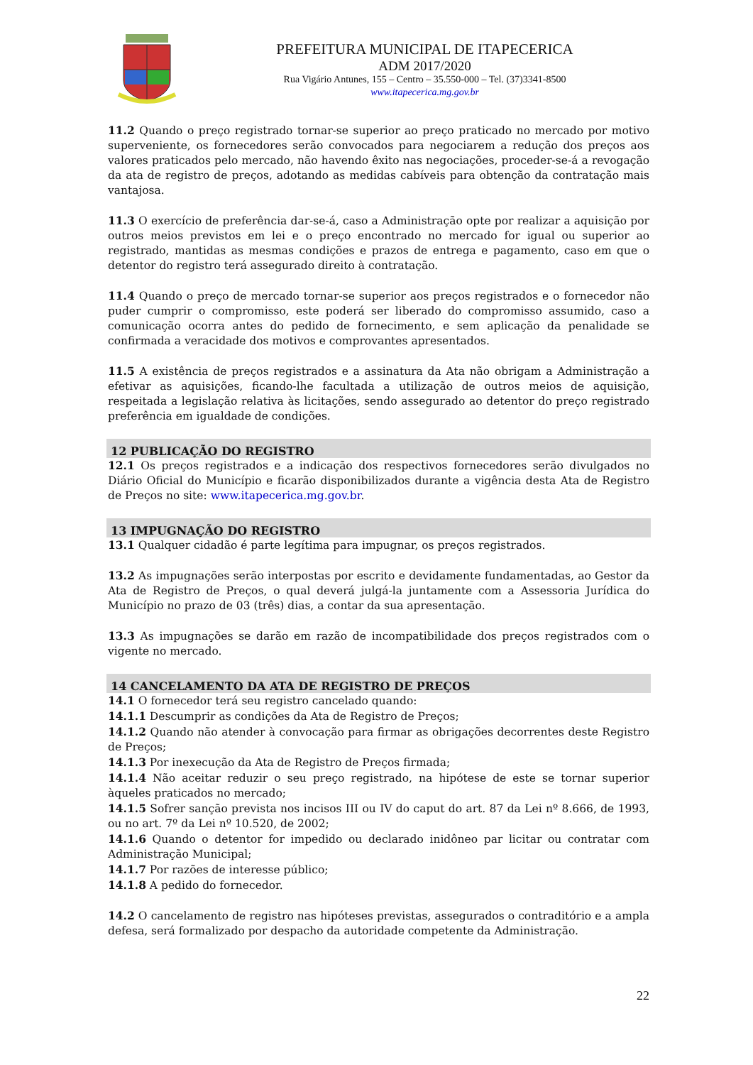PREFEITURA MUNICIPAL DE ITAPECERICA
ADM 2017/2020
Rua Vigário Antunes, 155 – Centro – 35.550-000 – Tel. (37)3341-8500
www.itapecerica.mg.gov.br
11.2 Quando o preço registrado tornar-se superior ao preço praticado no mercado por motivo superveniente, os fornecedores serão convocados para negociarem a redução dos preços aos valores praticados pelo mercado, não havendo êxito nas negociações, proceder-se-á a revogação da ata de registro de preços, adotando as medidas cabíveis para obtenção da contratação mais vantajosa.
11.3 O exercício de preferência dar-se-á, caso a Administração opte por realizar a aquisição por outros meios previstos em lei e o preço encontrado no mercado for igual ou superior ao registrado, mantidas as mesmas condições e prazos de entrega e pagamento, caso em que o detentor do registro terá assegurado direito à contratação.
11.4 Quando o preço de mercado tornar-se superior aos preços registrados e o fornecedor não puder cumprir o compromisso, este poderá ser liberado do compromisso assumido, caso a comunicação ocorra antes do pedido de fornecimento, e sem aplicação da penalidade se confirmada a veracidade dos motivos e comprovantes apresentados.
11.5 A existência de preços registrados e a assinatura da Ata não obrigam a Administração a efetivar as aquisições, ficando-lhe facultada a utilização de outros meios de aquisição, respeitada a legislação relativa às licitações, sendo assegurado ao detentor do preço registrado preferência em igualdade de condições.
12 PUBLICAÇÃO DO REGISTRO
12.1 Os preços registrados e a indicação dos respectivos fornecedores serão divulgados no Diário Oficial do Município e ficarão disponibilizados durante a vigência desta Ata de Registro de Preços no site: www.itapecerica.mg.gov.br.
13 IMPUGNAÇÃO DO REGISTRO
13.1 Qualquer cidadão é parte legítima para impugnar, os preços registrados.
13.2 As impugnações serão interpostas por escrito e devidamente fundamentadas, ao Gestor da Ata de Registro de Preços, o qual deverá julgá-la juntamente com a Assessoria Jurídica do Município no prazo de 03 (três) dias, a contar da sua apresentação.
13.3 As impugnações se darão em razão de incompatibilidade dos preços registrados com o vigente no mercado.
14 CANCELAMENTO DA ATA DE REGISTRO DE PREÇOS
14.1 O fornecedor terá seu registro cancelado quando:
14.1.1 Descumprir as condições da Ata de Registro de Preços;
14.1.2 Quando não atender à convocação para firmar as obrigações decorrentes deste Registro de Preços;
14.1.3 Por inexecução da Ata de Registro de Preços firmada;
14.1.4 Não aceitar reduzir o seu preço registrado, na hipótese de este se tornar superior àqueles praticados no mercado;
14.1.5 Sofrer sanção prevista nos incisos III ou IV do caput do art. 87 da Lei nº 8.666, de 1993, ou no art. 7º da Lei nº 10.520, de 2002;
14.1.6 Quando o detentor for impedido ou declarado inidôneo par licitar ou contratar com Administração Municipal;
14.1.7 Por razões de interesse público;
14.1.8 A pedido do fornecedor.
14.2 O cancelamento de registro nas hipóteses previstas, assegurados o contraditório e a ampla defesa, será formalizado por despacho da autoridade competente da Administração.
22